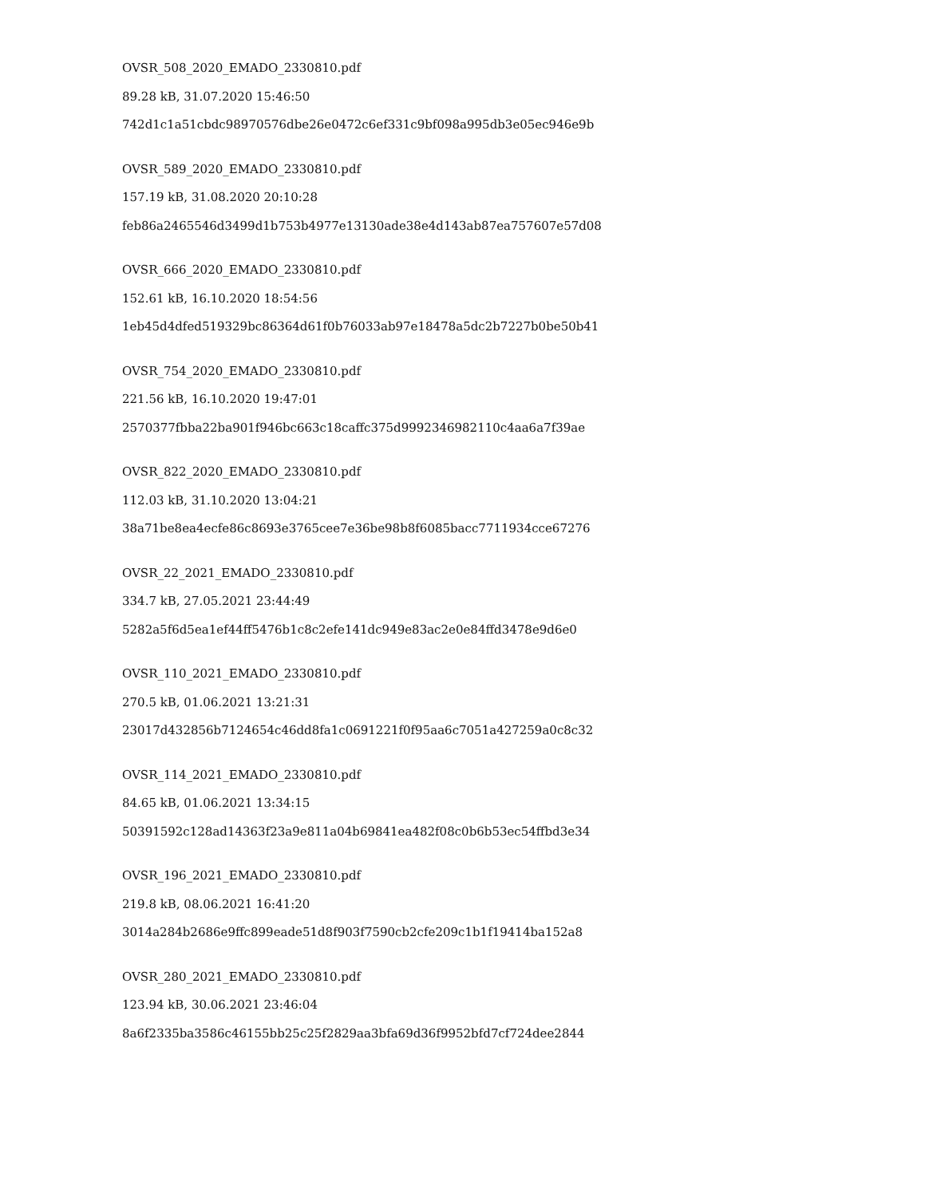OVSR_508_2020_EMADO_2330810.pdf
89.28 kB, 31.07.2020 15:46:50
742d1c1a51cbdc98970576dbe26e0472c6ef331c9bf098a995db3e05ec946e9b
OVSR_589_2020_EMADO_2330810.pdf
157.19 kB, 31.08.2020 20:10:28
feb86a2465546d3499d1b753b4977e13130ade38e4d143ab87ea757607e57d08
OVSR_666_2020_EMADO_2330810.pdf
152.61 kB, 16.10.2020 18:54:56
1eb45d4dfed519329bc86364d61f0b76033ab97e18478a5dc2b7227b0be50b41
OVSR_754_2020_EMADO_2330810.pdf
221.56 kB, 16.10.2020 19:47:01
2570377fbba22ba901f946bc663c18caffc375d9992346982110c4aa6a7f39ae
OVSR_822_2020_EMADO_2330810.pdf
112.03 kB, 31.10.2020 13:04:21
38a71be8ea4ecfe86c8693e3765cee7e36be98b8f6085bacc7711934cce67276
OVSR_22_2021_EMADO_2330810.pdf
334.7 kB, 27.05.2021 23:44:49
5282a5f6d5ea1ef44ff5476b1c8c2efe141dc949e83ac2e0e84ffd3478e9d6e0
OVSR_110_2021_EMADO_2330810.pdf
270.5 kB, 01.06.2021 13:21:31
23017d432856b7124654c46dd8fa1c0691221f0f95aa6c7051a427259a0c8c32
OVSR_114_2021_EMADO_2330810.pdf
84.65 kB, 01.06.2021 13:34:15
50391592c128ad14363f23a9e811a04b69841ea482f08c0b6b53ec54ffbd3e34
OVSR_196_2021_EMADO_2330810.pdf
219.8 kB, 08.06.2021 16:41:20
3014a284b2686e9ffc899eade51d8f903f7590cb2cfe209c1b1f19414ba152a8
OVSR_280_2021_EMADO_2330810.pdf
123.94 kB, 30.06.2021 23:46:04
8a6f2335ba3586c46155bb25c25f2829aa3bfa69d36f9952bfd7cf724dee2844